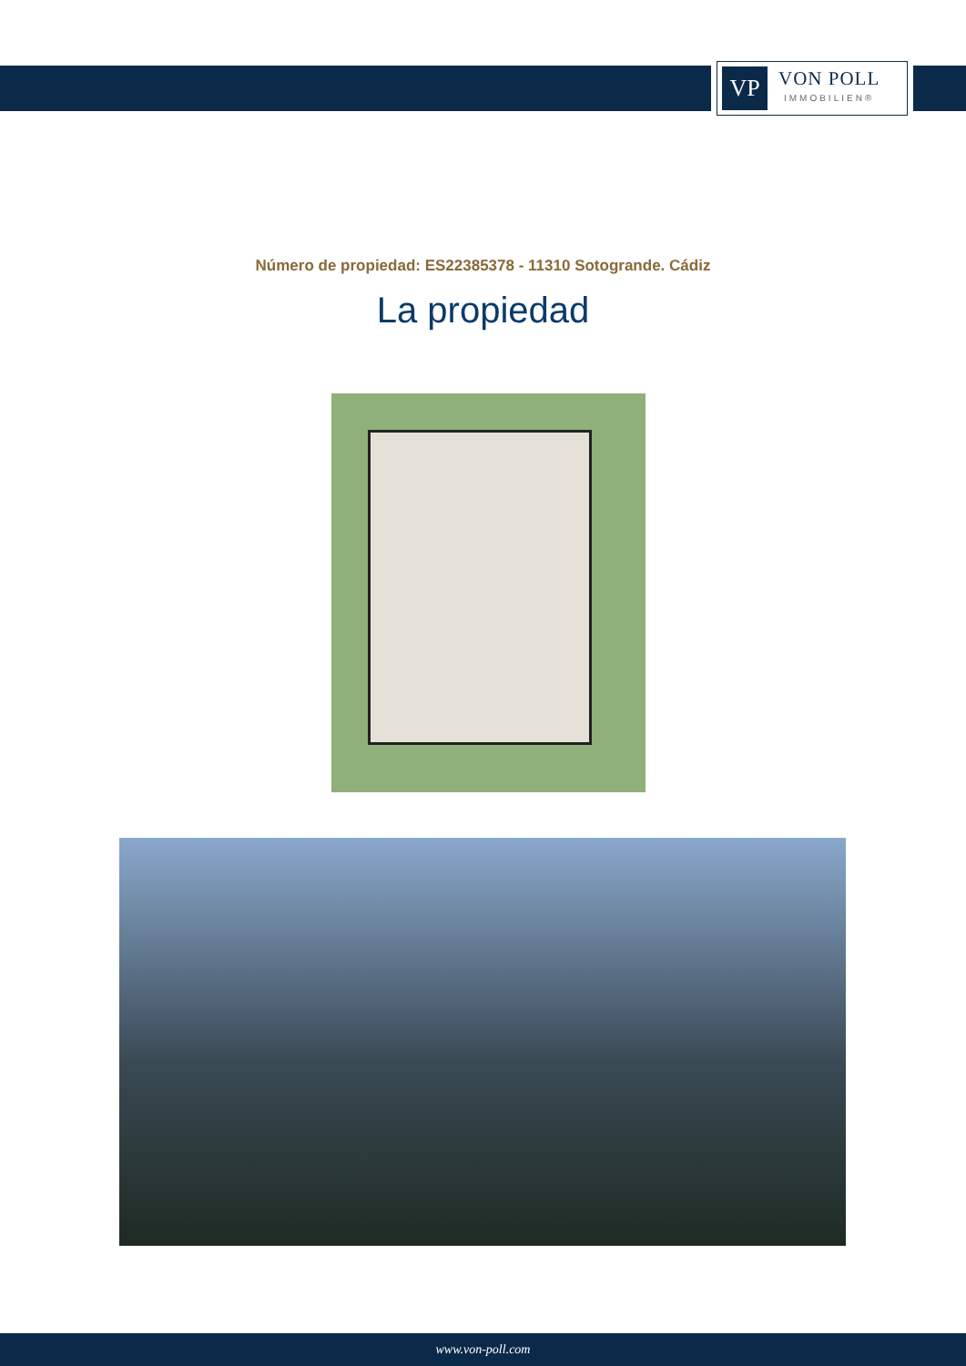VP
VON POLL
IMMOBILIEN®
Número de propiedad: ES22385378 - 11310 Sotogrande. Cádiz
La propiedad
www.von-poll.com